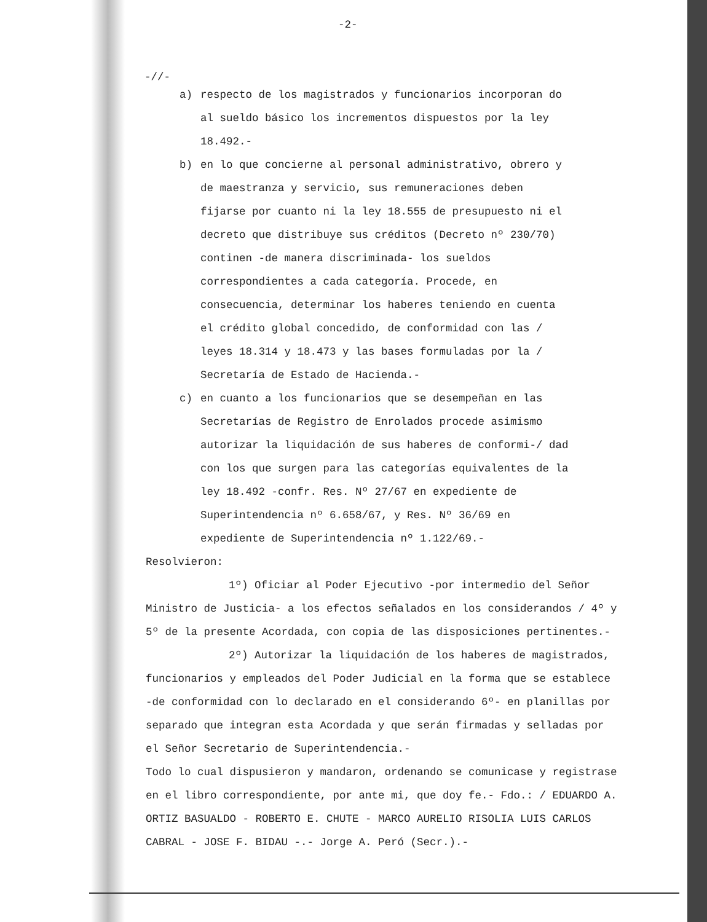-2-
-//-
a) respecto de los magistrados y funcionarios incorporan do al sueldo básico los incrementos dispuestos por la ley 18.492.-
b) en lo que concierne al personal administrativo, obrero y de maestranza y servicio, sus remuneraciones deben fijarse por cuanto ni la ley 18.555 de presupuesto ni el decreto que distribuye sus créditos (Decreto nº 230/70) continen -de manera discriminada- los sueldos correspondientes a cada categoría. Procede, en consecuencia, determinar los haberes teniendo en cuenta el crédito global concedido, de conformidad con las / leyes 18.314 y 18.473 y las bases formuladas por la / Secretaría de Estado de Hacienda.-
c) en cuanto a los funcionarios que se desempeñan en las Secretarías de Registro de Enrolados procede asimismo autorizar la liquidación de sus haberes de conformi-/ dad con los que surgen para las categorías equivalentes de la ley 18.492 -confr. Res. Nº 27/67 en expediente de Superintendencia nº 6.658/67, y Res. Nº 36/69 en expediente de Superintendencia nº 1.122/69.-
Resolvieron:
1º) Oficiar al Poder Ejecutivo -por intermedio del Señor Ministro de Justicia- a los efectos señalados en los considerandos / 4º y 5º de la presente Acordada, con copia de las disposiciones pertinentes.-
2º) Autorizar la liquidación de los haberes de magistrados, funcionarios y empleados del Poder Judicial en la forma que se establece -de conformidad con lo declarado en el considerando 6º- en planillas por separado que integran esta Acordada y que serán firmadas y selladas por el Señor Secretario de Superintendencia.-
Todo lo cual dispusieron y mandaron, ordenando se comunicase y registrase en el libro correspondiente, por ante mi, que doy fe.- Fdo.: / EDUARDO A. ORTIZ BASUALDO - ROBERTO E. CHUTE - MARCO AURELIO RISOLIA LUIS CARLOS CABRAL - JOSE F. BIDAU -.- Jorge A. Peró (Secr.).-